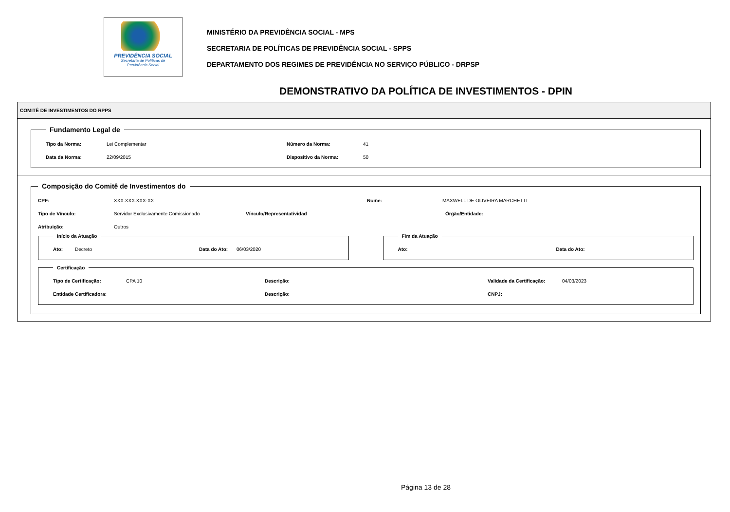PREVIDÊNCIA SOCIAL
Secretaria de Políticas de
Previdência Social
MINISTÉRIO DA PREVIDÊNCIA SOCIAL - MPS
SECRETARIA DE POLÍTICAS DE PREVIDÊNCIA SOCIAL - SPPS
DEPARTAMENTO DOS REGIMES DE PREVIDÊNCIA NO SERVIÇO PÚBLICO - DRPSP
DEMONSTRATIVO DA POLÍTICA DE INVESTIMENTOS - DPIN
COMITÊ DE INVESTIMENTOS DO RPPS
Fundamento Legal de
Tipo da Norma: Lei Complementar Número da Norma: 41
Data da Norma: 22/09/2015 Dispositivo da Norma: 50
Composição do Comitê de Investimentos do
CPF: XXX.XXX.XXX-XX Nome: MAXWELL DE OLIVEIRA MARCHETTI
Tipo de Vínculo: Servidor Exclusivamente Comissionado Vínculo/Representatividad Órgão/Entidade:
Atribuição: Outros
Início da Atuação
Ato: Decreto Data do Ato: 06/03/2020
Fim da Atuação
Ato: Data do Ato:
Certificação
Tipo de Certificação: CPA 10 Descrição: Validade da Certificação: 04/03/2023
Entidade Certificadora: Descrição: CNPJ:
Página 13 de 28